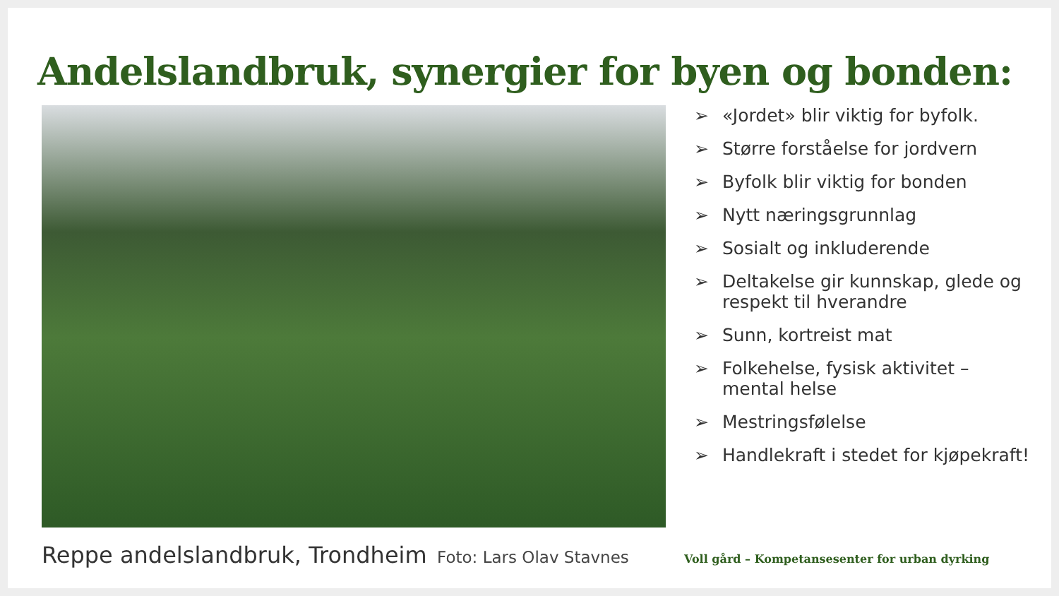Andelslandbruk, synergier for byen og bonden:
➢ «Jordet» blir viktig for byfolk.
➢ Større forståelse for jordvern
➢ Byfolk blir viktig for bonden
➢ Nytt næringsgrunnlag
➢ Sosialt og inkluderende
➢ Deltakelse gir kunnskap, glede og respekt til hverandre
➢ Sunn, kortreist mat
➢ Folkehelse, fysisk aktivitet – mental helse
➢ Mestringsfølelse
➢ Handlekraft i stedet for kjøpekraft!
Reppe andelslandbruk, Trondheim
Foto: Lars Olav Stavnes
Voll gård – Kompetansesenter for urban dyrking